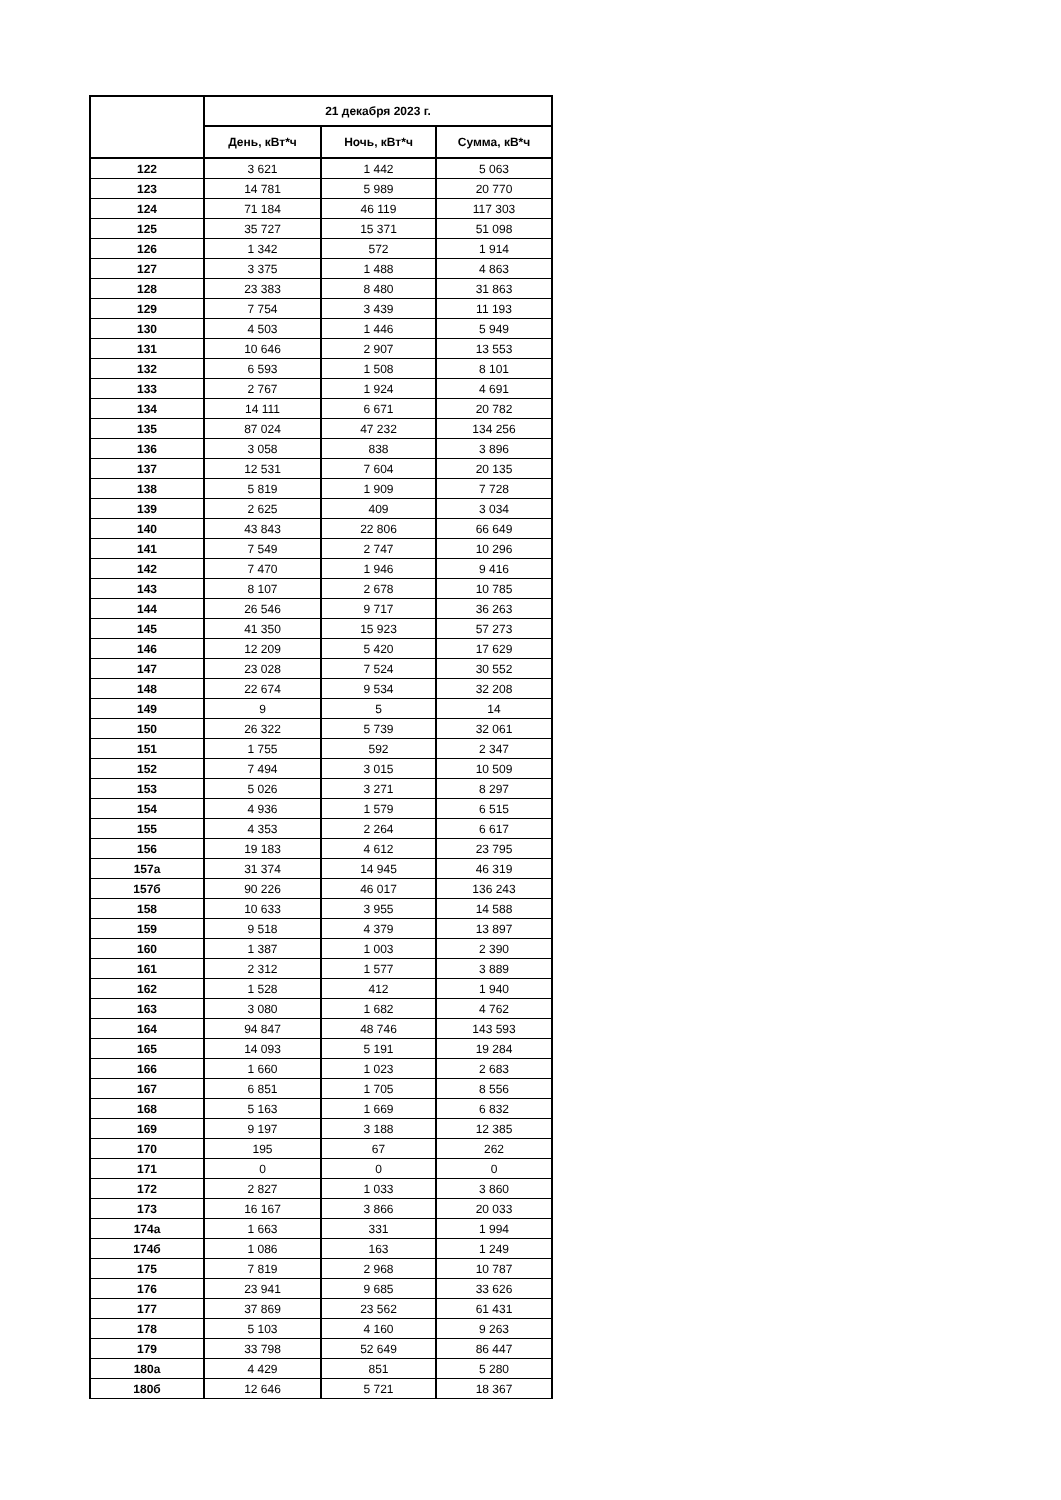| | 21 декабря 2023 г. | | |
| --- | --- | --- | --- |
| | День, кВт*ч | Ночь, кВт*ч | Сумма, кВ*ч |
| 122 | 3 621 | 1 442 | 5 063 |
| 123 | 14 781 | 5 989 | 20 770 |
| 124 | 71 184 | 46 119 | 117 303 |
| 125 | 35 727 | 15 371 | 51 098 |
| 126 | 1 342 | 572 | 1 914 |
| 127 | 3 375 | 1 488 | 4 863 |
| 128 | 23 383 | 8 480 | 31 863 |
| 129 | 7 754 | 3 439 | 11 193 |
| 130 | 4 503 | 1 446 | 5 949 |
| 131 | 10 646 | 2 907 | 13 553 |
| 132 | 6 593 | 1 508 | 8 101 |
| 133 | 2 767 | 1 924 | 4 691 |
| 134 | 14 111 | 6 671 | 20 782 |
| 135 | 87 024 | 47 232 | 134 256 |
| 136 | 3 058 | 838 | 3 896 |
| 137 | 12 531 | 7 604 | 20 135 |
| 138 | 5 819 | 1 909 | 7 728 |
| 139 | 2 625 | 409 | 3 034 |
| 140 | 43 843 | 22 806 | 66 649 |
| 141 | 7 549 | 2 747 | 10 296 |
| 142 | 7 470 | 1 946 | 9 416 |
| 143 | 8 107 | 2 678 | 10 785 |
| 144 | 26 546 | 9 717 | 36 263 |
| 145 | 41 350 | 15 923 | 57 273 |
| 146 | 12 209 | 5 420 | 17 629 |
| 147 | 23 028 | 7 524 | 30 552 |
| 148 | 22 674 | 9 534 | 32 208 |
| 149 | 9 | 5 | 14 |
| 150 | 26 322 | 5 739 | 32 061 |
| 151 | 1 755 | 592 | 2 347 |
| 152 | 7 494 | 3 015 | 10 509 |
| 153 | 5 026 | 3 271 | 8 297 |
| 154 | 4 936 | 1 579 | 6 515 |
| 155 | 4 353 | 2 264 | 6 617 |
| 156 | 19 183 | 4 612 | 23 795 |
| 157а | 31 374 | 14 945 | 46 319 |
| 157б | 90 226 | 46 017 | 136 243 |
| 158 | 10 633 | 3 955 | 14 588 |
| 159 | 9 518 | 4 379 | 13 897 |
| 160 | 1 387 | 1 003 | 2 390 |
| 161 | 2 312 | 1 577 | 3 889 |
| 162 | 1 528 | 412 | 1 940 |
| 163 | 3 080 | 1 682 | 4 762 |
| 164 | 94 847 | 48 746 | 143 593 |
| 165 | 14 093 | 5 191 | 19 284 |
| 166 | 1 660 | 1 023 | 2 683 |
| 167 | 6 851 | 1 705 | 8 556 |
| 168 | 5 163 | 1 669 | 6 832 |
| 169 | 9 197 | 3 188 | 12 385 |
| 170 | 195 | 67 | 262 |
| 171 | 0 | 0 | 0 |
| 172 | 2 827 | 1 033 | 3 860 |
| 173 | 16 167 | 3 866 | 20 033 |
| 174а | 1 663 | 331 | 1 994 |
| 174б | 1 086 | 163 | 1 249 |
| 175 | 7 819 | 2 968 | 10 787 |
| 176 | 23 941 | 9 685 | 33 626 |
| 177 | 37 869 | 23 562 | 61 431 |
| 178 | 5 103 | 4 160 | 9 263 |
| 179 | 33 798 | 52 649 | 86 447 |
| 180а | 4 429 | 851 | 5 280 |
| 180б | 12 646 | 5 721 | 18 367 |